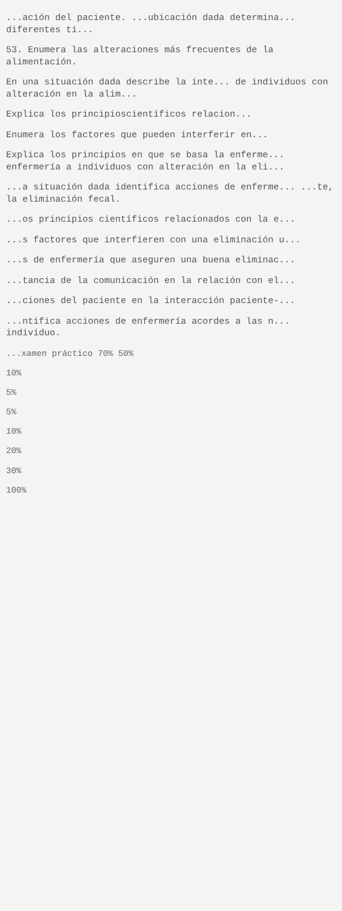...ación del paciente. ...ubicación dada determina... diferentes ti...
53. Enumera las alteraciones más frecuentes de la alimentación.
En una situación dada describe la inte... de individuos con alteración en la alim...
Explica los principioscientíficos relacion...
Enumera los factores que pueden interferir en...
Explica los principios en que se basa la enferme... enfermería a individuos con alteración en la eli...
...a situación dada identifica acciones de enferme... ...te, la eliminación fecal.
...os principios científicos relacionados con la e...
...s factores que interfieren con una eliminación u...
...s de enfermería que aseguren una buena eliminac...
...tancia de la comunicación en la relación con el...
...ciones del paciente en la interacción paciente-...
...ntifica acciones de enfermería acordes a las n... individuo.
...xamen práctico 70% 50%
10%
5%
5%
10%
20%
30%
100%